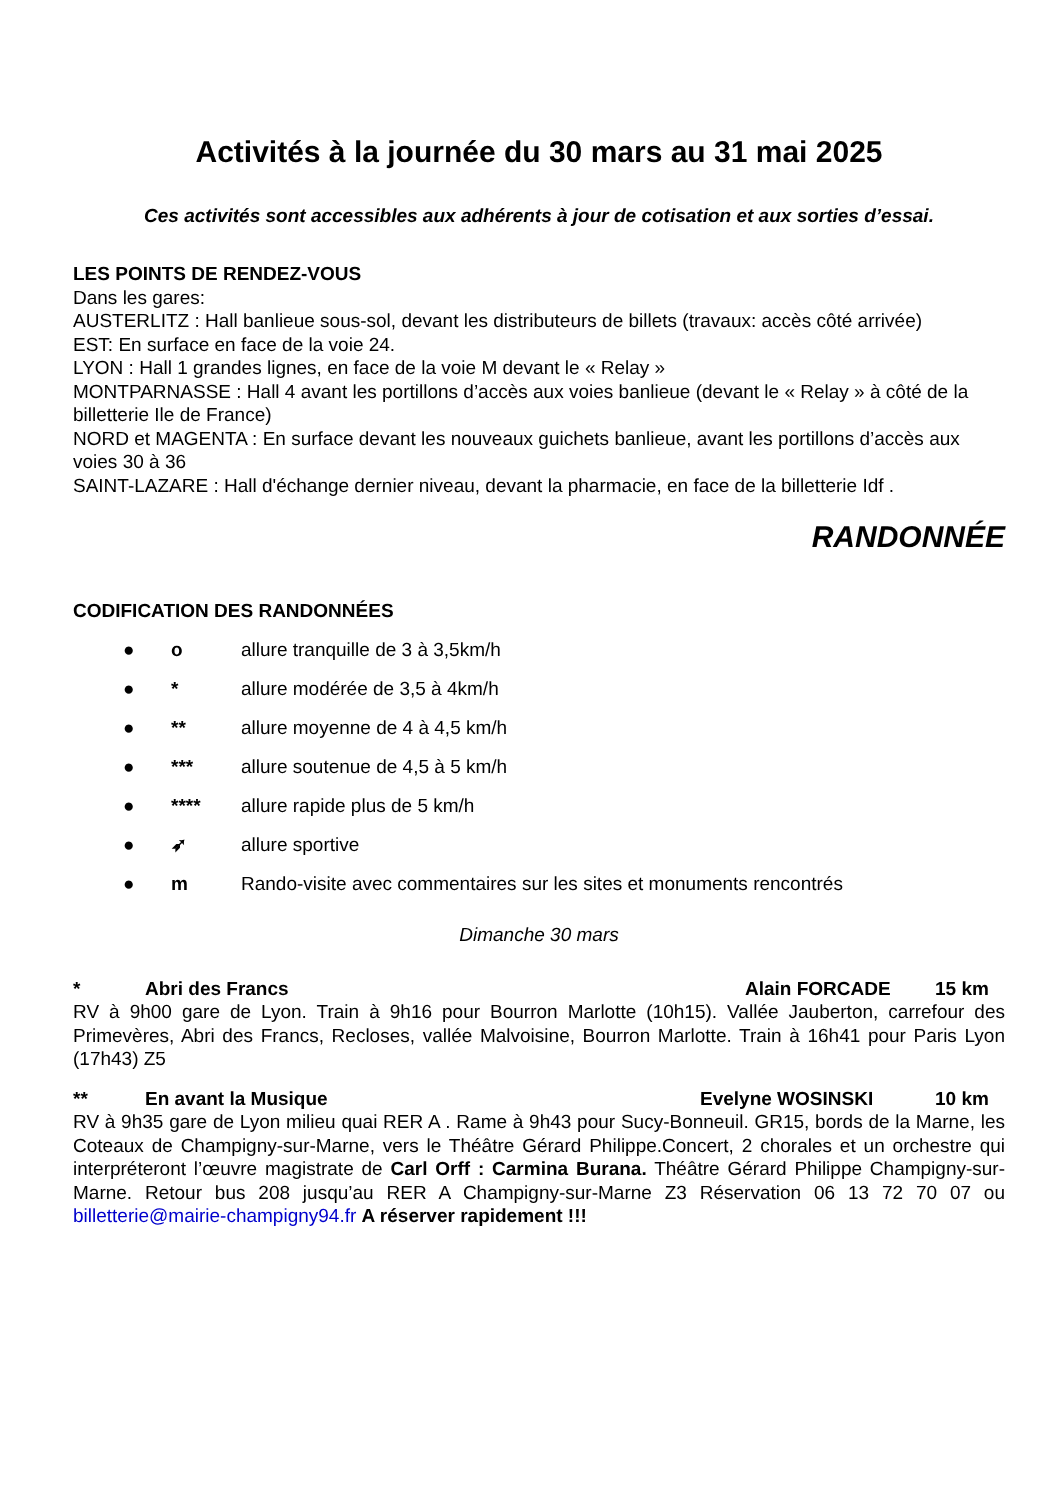Activités à la journée du 30 mars au 31 mai 2025
Ces activités sont accessibles aux adhérents à jour de cotisation et aux sorties d’essai.
LES POINTS DE RENDEZ-VOUS
Dans les gares:
AUSTERLITZ : Hall banlieue sous-sol, devant les distributeurs de billets (travaux: accès côté arrivée)
EST: En surface en face de la voie 24.
LYON : Hall 1 grandes lignes, en face de la voie M devant le « Relay »
MONTPARNASSE : Hall 4 avant les portillons d’accès aux voies banlieue (devant le « Relay » à côté de la billetterie Ile de France)
NORD et MAGENTA : En surface devant les nouveaux guichets banlieue, avant les portillons d’accès aux voies 30 à 36
SAINT-LAZARE : Hall d'échange dernier niveau, devant la pharmacie, en face de la billetterie Idf .
RANDONNÉE
CODIFICATION DES RANDONNÉES
● o allure tranquille de 3 à 3,5km/h
● * allure modérée de 3,5 à 4km/h
● ** allure moyenne de 4 à 4,5 km/h
● *** allure soutenue de 4,5 à 5 km/h
● **** allure rapide plus de 5 km/h
● ➶ allure sportive
● m Rando-visite avec commentaires sur les sites et monuments rencontrés
Dimanche 30 mars
* Abri des Francs Alain FORCADE 15 km
RV à 9h00 gare de Lyon. Train à 9h16 pour Bourron Marlotte (10h15). Vallée Jauberton, carrefour des Primevères, Abri des Francs, Recloses, vallée Malvoisine, Bourron Marlotte. Train à 16h41 pour Paris Lyon (17h43) Z5
** En avant la Musique Evelyne WOSINSKI 10 km
RV à 9h35 gare de Lyon milieu quai RER A . Rame à 9h43 pour Sucy-Bonneuil. GR15, bords de la Marne, les Coteaux de Champigny-sur-Marne, vers le Théâtre Gérard Philippe.Concert, 2 chorales et un orchestre qui interpréteront l’œuvre magistrate de Carl Orff : Carmina Burana. Théâtre Gérard Philippe Champigny-sur-Marne. Retour bus 208 jusqu’au RER A Champigny-sur-Marne Z3 Réservation 06 13 72 70 07 ou billetterie@mairie-champigny94.fr A réserver rapidement !!!